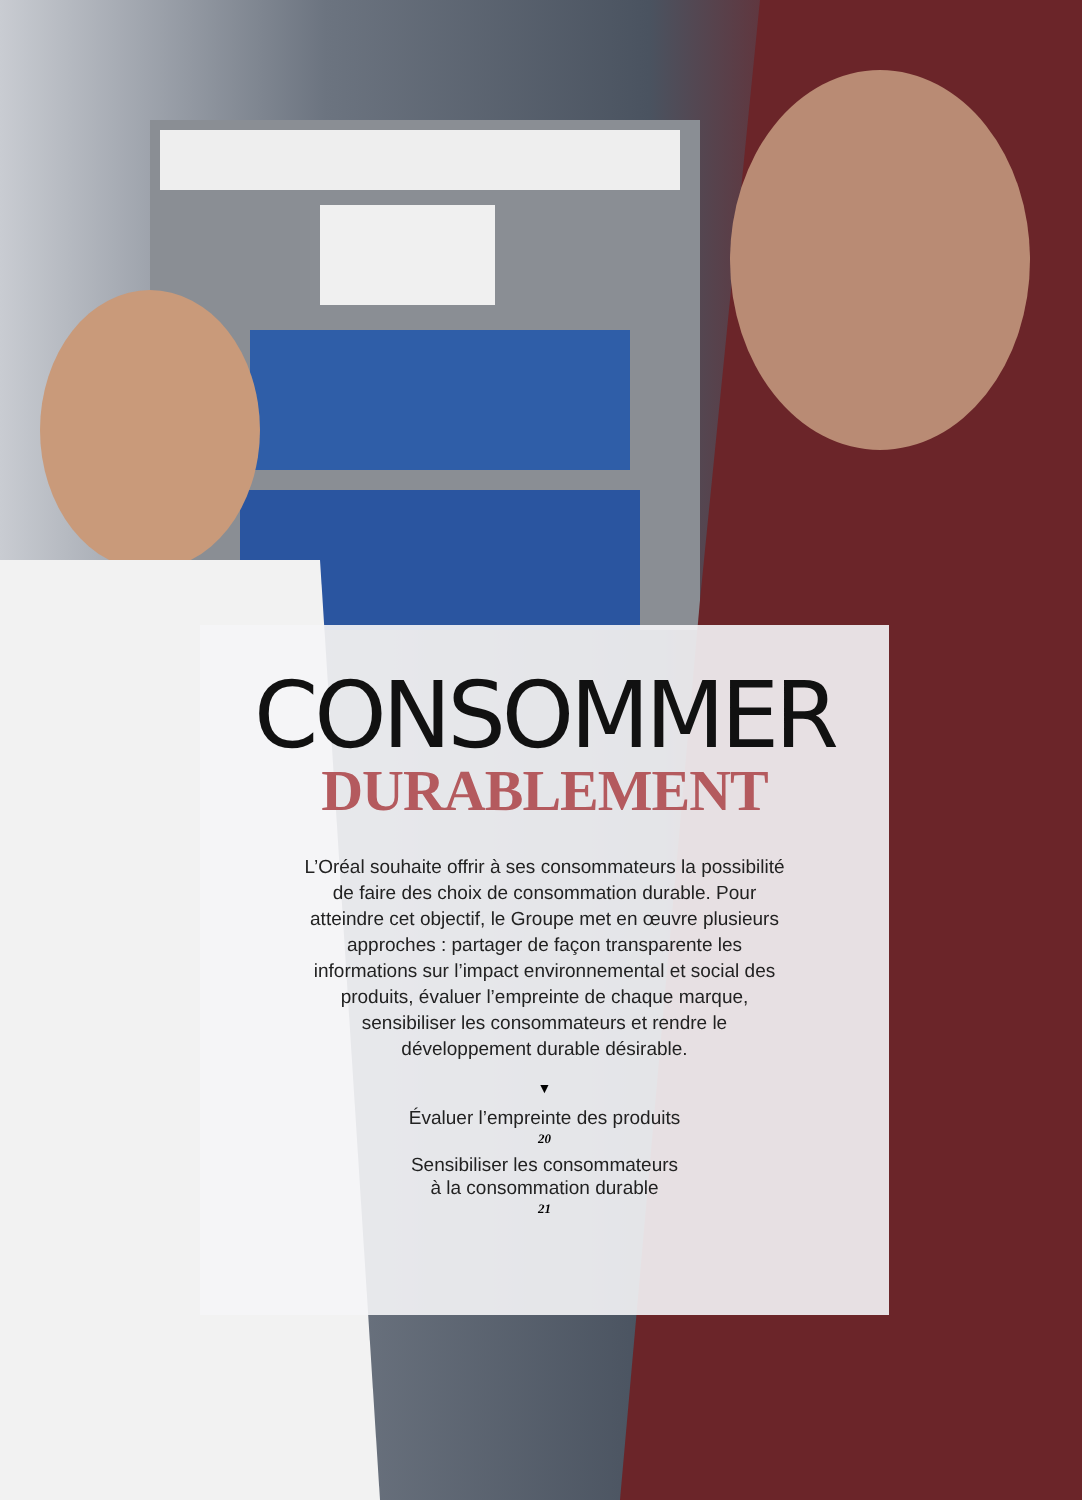CONSOMMER
DURABLEMENT
L’Oréal souhaite offrir à ses consommateurs la possibilité de faire des choix de consommation durable. Pour atteindre cet objectif, le Groupe met en œuvre plusieurs approches : partager de façon transparente les informations sur l’impact environnemental et social des produits, évaluer l’empreinte de chaque marque, sensibiliser les consommateurs et rendre le développement durable désirable.
▼
Évaluer l’empreinte des produits
20
Sensibiliser les consommateurs
à la consommation durable
21